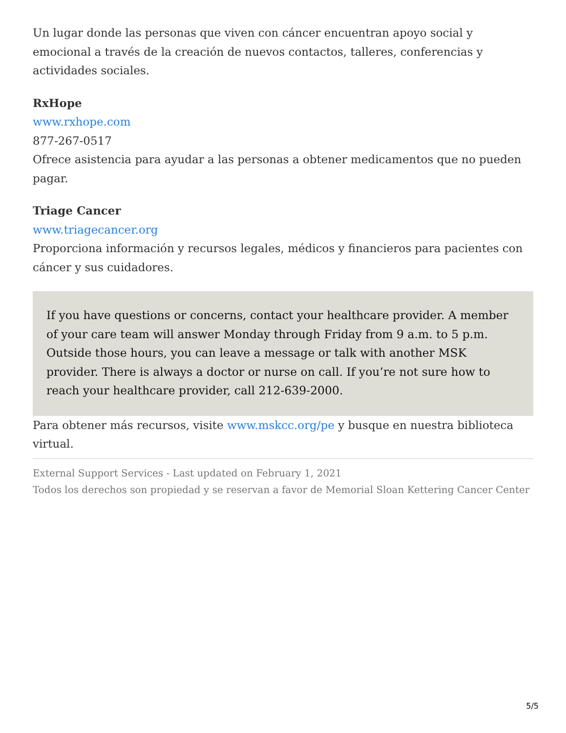Un lugar donde las personas que viven con cáncer encuentran apoyo social y emocional a través de la creación de nuevos contactos, talleres, conferencias y actividades sociales.
RxHope
www.rxhope.com
877-267-0517
Ofrece asistencia para ayudar a las personas a obtener medicamentos que no pueden pagar.
Triage Cancer
www.triagecancer.org
Proporciona información y recursos legales, médicos y financieros para pacientes con cáncer y sus cuidadores.
If you have questions or concerns, contact your healthcare provider. A member of your care team will answer Monday through Friday from 9 a.m. to 5 p.m. Outside those hours, you can leave a message or talk with another MSK provider. There is always a doctor or nurse on call. If you’re not sure how to reach your healthcare provider, call 212-639-2000.
Para obtener más recursos, visite www.mskcc.org/pe y busque en nuestra biblioteca virtual.
External Support Services - Last updated on February 1, 2021
Todos los derechos son propiedad y se reservan a favor de Memorial Sloan Kettering Cancer Center
5/5